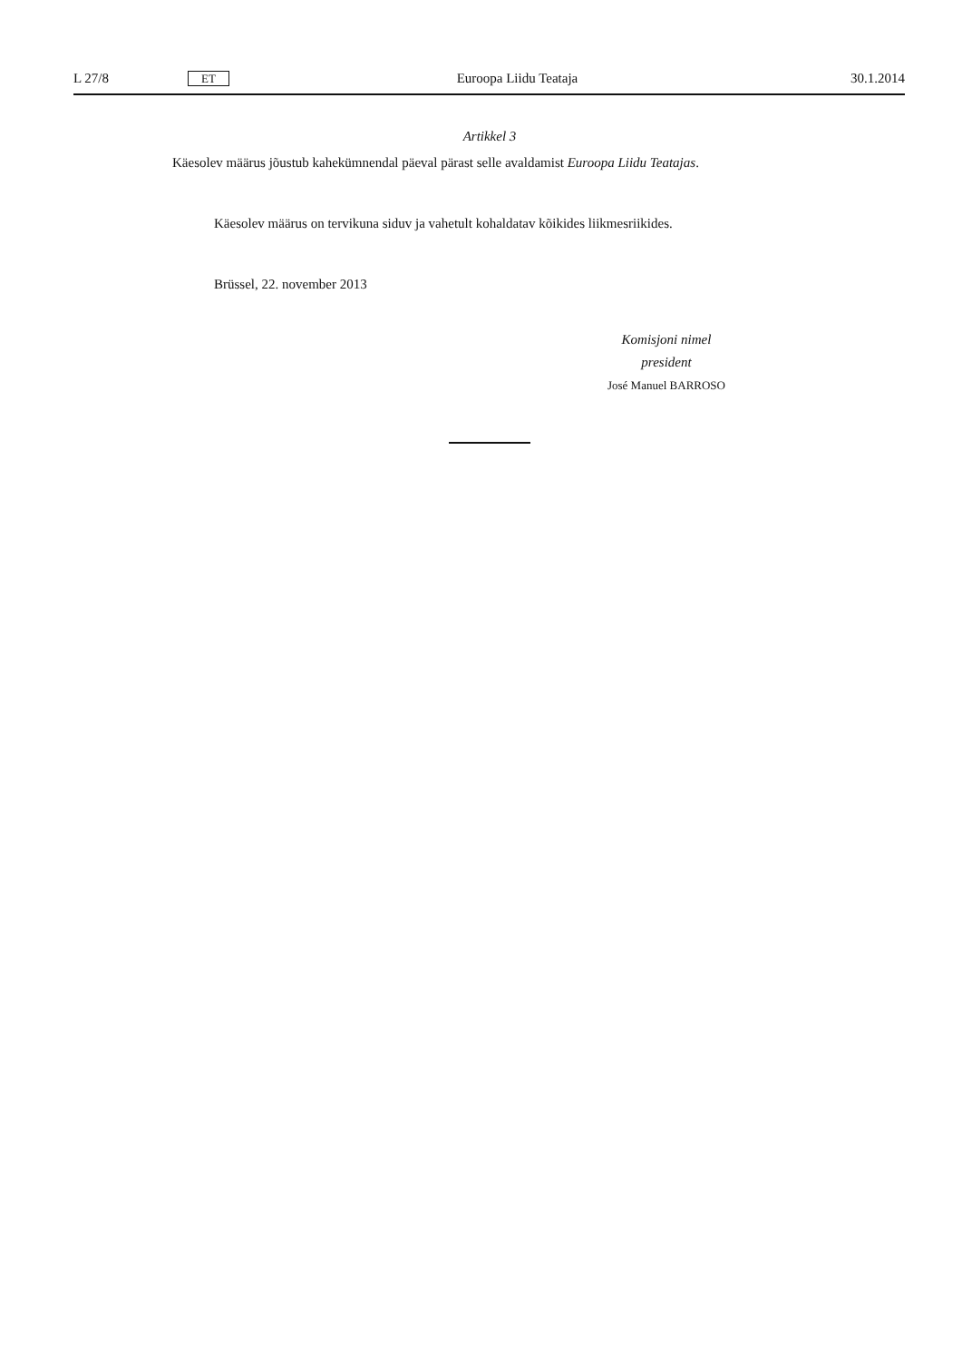L 27/8 ET Euroopa Liidu Teataja 30.1.2014
Artikkel 3
Käesolev määrus jõustub kahekümnendal päeval pärast selle avaldamist Euroopa Liidu Teatajas.
Käesolev määrus on tervikuna siduv ja vahetult kohaldatav kõikides liikmesriikides.
Brüssel, 22. november 2013
Komisjoni nimel
president
José Manuel BARROSO